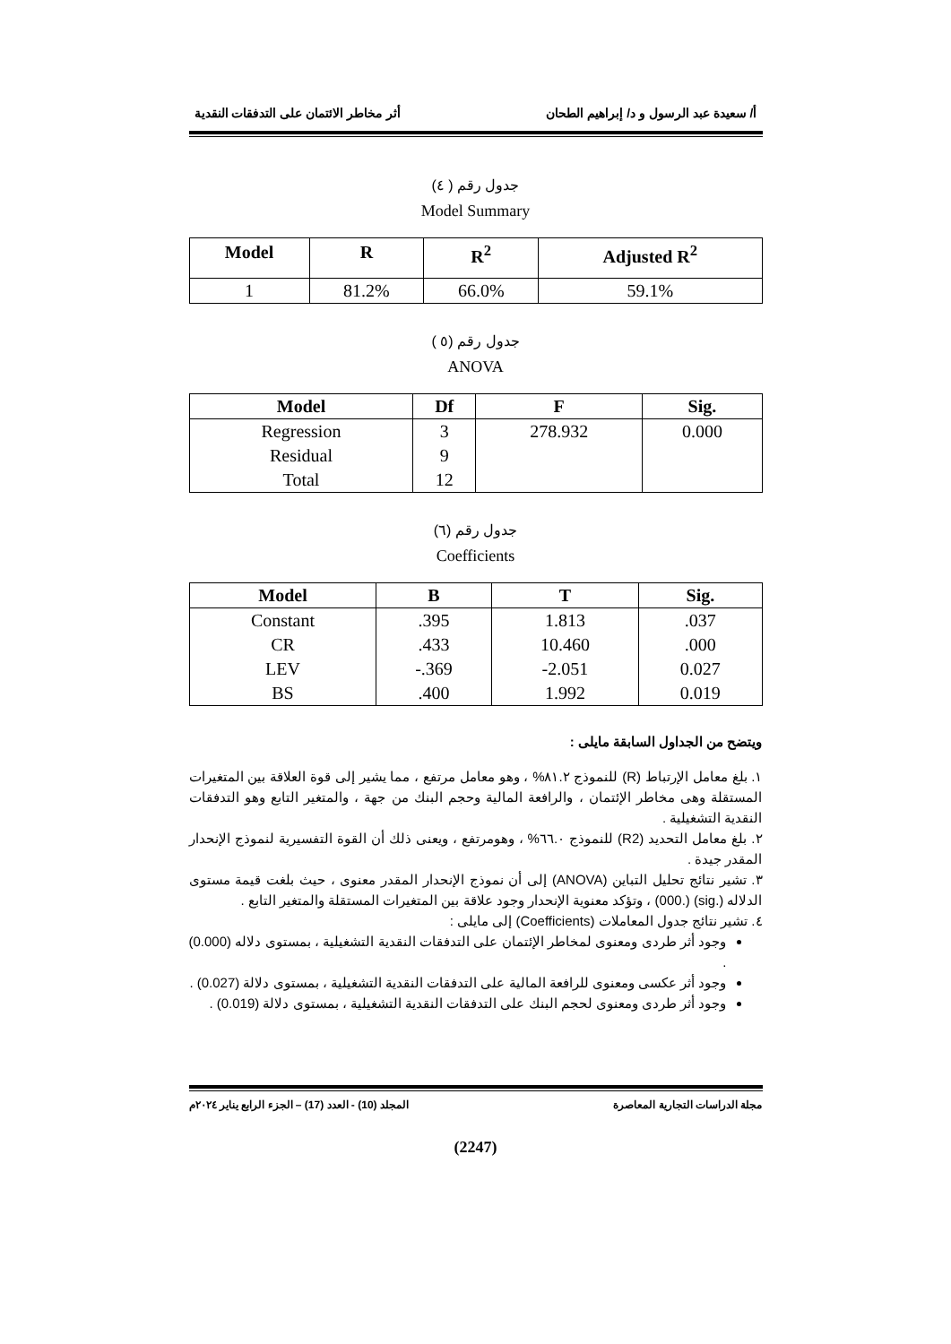أ/ سعيدة عبد الرسول و د/ إبراهيم الطحان أثر مخاطر الائتمان على التدفقات النقدية
جدول رقم ( ٤)
Model Summary
| Model | R | R<sup>2</sup> | Adjusted R<sup>2</sup> |
| --- | --- | --- | --- |
| 1 | 81.2% | 66.0% | 59.1% |
جدول رقم (٥ )
ANOVA
| Model | Df | F | Sig. |
| --- | --- | --- | --- |
| Regression | 3 | 278.932 | 0.000 |
| Residual | 9 | | |
| Total | 12 | | |
جدول رقم (٦)
Coefficients
| Model | B | T | Sig. |
| --- | --- | --- | --- |
| Constant | .395 | 1.813 | .037 |
| CR | .433 | 10.460 | .000 |
| LEV | -.369 | -2.051 | 0.027 |
| BS | .400 | 1.992 | 0.019 |
ويتضح من الجداول السابقة مايلى :
١. بلغ معامل الإرتباط (R) للنموذج ٨١.٢% ، وهو معامل مرتفع ، مما يشير إلى قوة العلاقة بين المتغيرات المستقلة وهى مخاطر الإئتمان ، والرافعة المالية وحجم البنك من جهة ، والمتغير التابع وهو التدفقات النقدية التشغيلية .
٢. بلغ معامل التحديد (R2) للنموذج ٦٦.٠% ، وهومرتفع ، ويعنى ذلك أن القوة التفسيرية لنموذج الإنحدار المقدر جيدة .
٣. تشير نتائج تحليل التباين (ANOVA) إلى أن نموذج الإنحدار المقدر معنوى ، حيث بلغت قيمة مستوى الدلاله (.sig) (.000) ، وتؤكد معنوية الإنحدار وجود علاقة بين المتغيرات المستقلة والمتغير التابع .
٤. تشير نتائج جدول المعاملات (Coefficients) إلى مايلى :
وجود أثر طردى ومعنوى لمخاطر الإئتمان على التدفقات النقدية التشغيلية ، بمستوى دلاله (0.000) .
وجود أثر عكسى ومعنوى للرافعة المالية على التدفقات النقدية التشغيلية ، بمستوى دلالة (0.027) .
وجود أثر طردى ومعنوى لحجم البنك على التدفقات النقدية التشغيلية ، بمستوى دلالة (0.019) .
مجلة الدراسات التجارية المعاصرة المجلد (10) - العدد (17) – الجزء الرابع يناير ٢٠٢٤م
(2247)